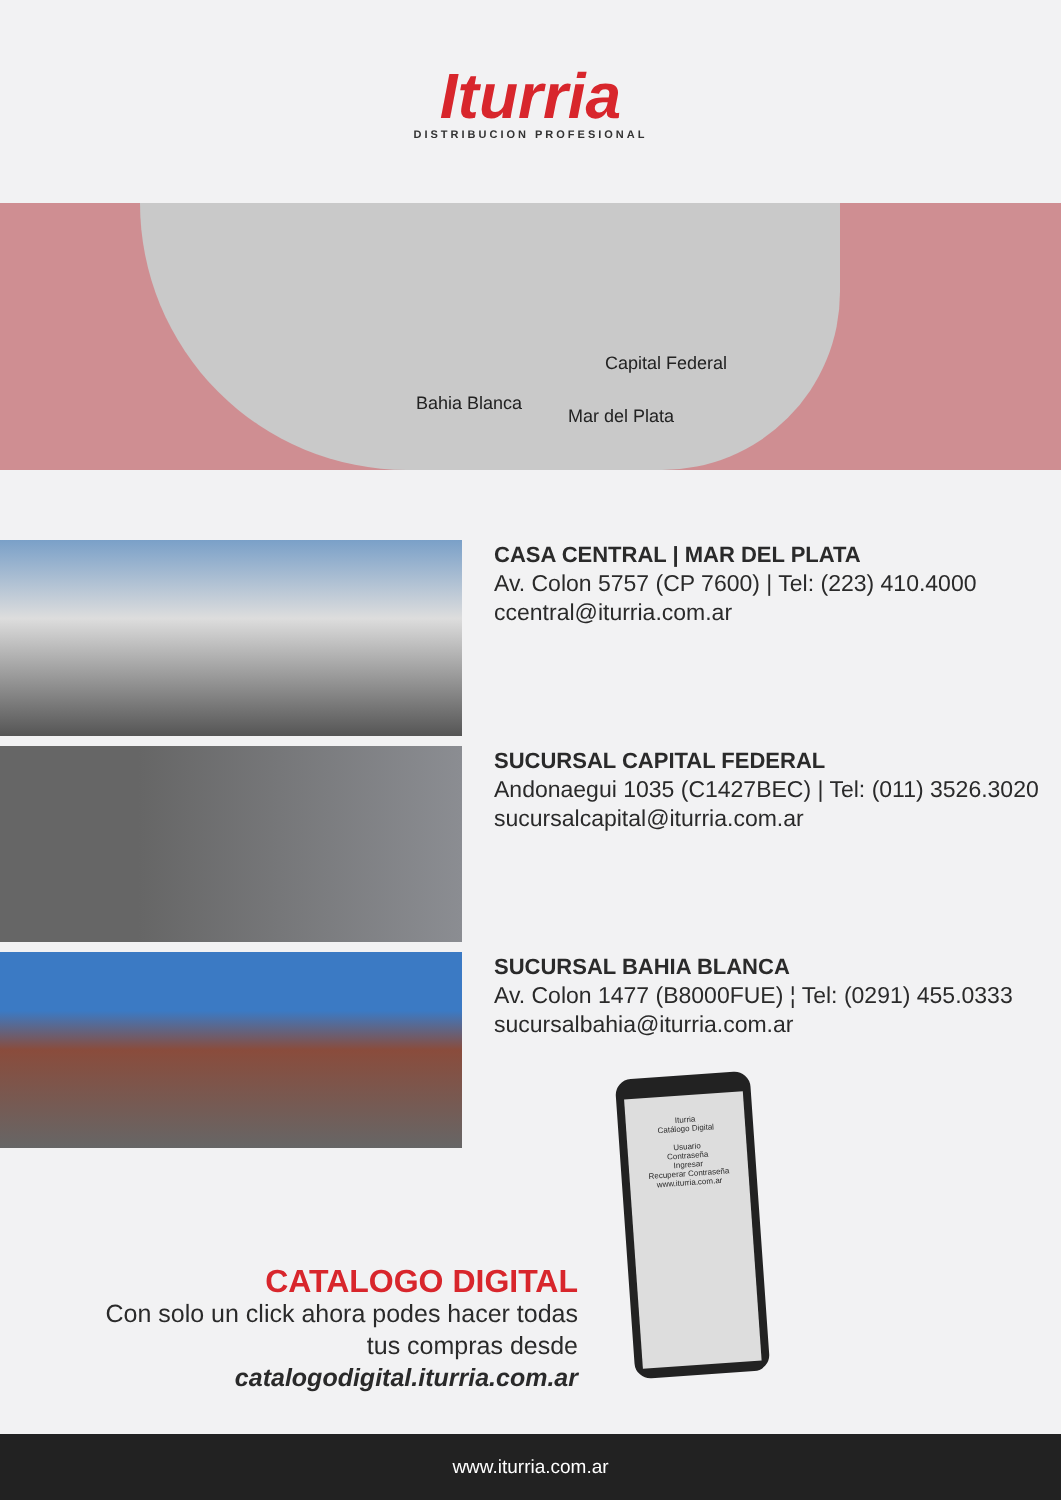Iturria
DISTRIBUCION PROFESIONAL
Capital Federal
Bahia Blanca
Mar del Plata
CASA CENTRAL | MAR DEL PLATA
Av. Colon 5757 (CP 7600) | Tel: (223) 410.4000
ccentral@iturria.com.ar
SUCURSAL CAPITAL FEDERAL
Andonaegui 1035 (C1427BEC) | Tel: (011) 3526.3020
sucursalcapital@iturria.com.ar
SUCURSAL BAHIA BLANCA
Av. Colon 1477 (B8000FUE) ¦ Tel: (0291) 455.0333
sucursalbahia@iturria.com.ar
Iturria
Catálogo Digital
Usuario
Contraseña
Ingresar
Recuperar Contraseña
www.iturria.com.ar
CATALOGO DIGITAL
Con solo un click ahora podes hacer todas tus compras desde catalogodigital.iturria.com.ar
www.iturria.com.ar